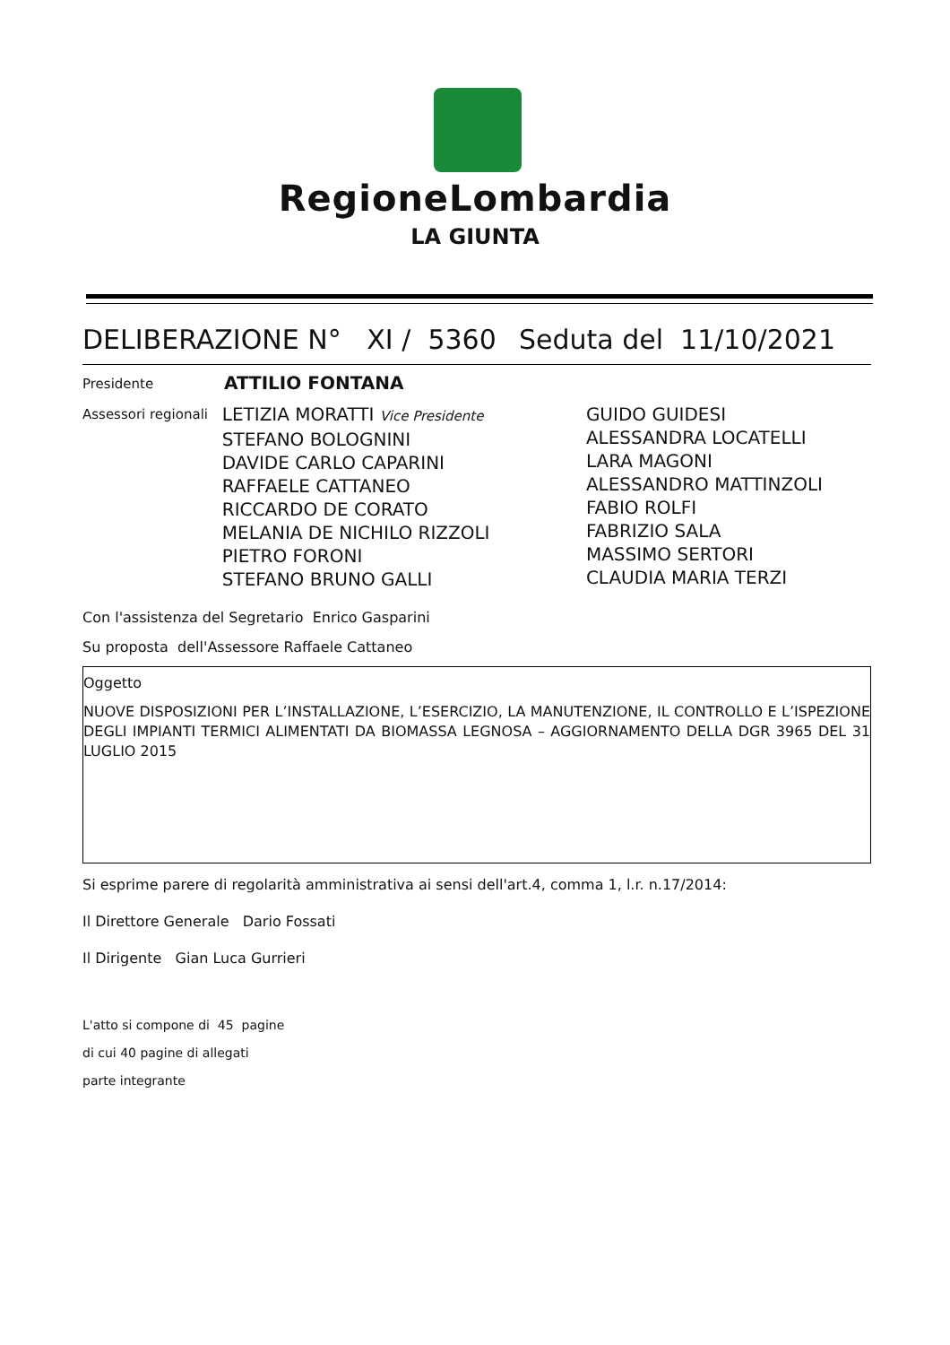RegioneLombardia
LA GIUNTA
DELIBERAZIONE N° XI / 5360 Seduta del 11/10/2021
Presidente
ATTILIO FONTANA
Assessori regionali
LETIZIA MORATTI Vice Presidente
STEFANO BOLOGNINI
DAVIDE CARLO CAPARINI
RAFFAELE CATTANEO
RICCARDO DE CORATO
MELANIA DE NICHILO RIZZOLI
PIETRO FORONI
STEFANO BRUNO GALLI
GUIDO GUIDESI
ALESSANDRA LOCATELLI
LARA MAGONI
ALESSANDRO MATTINZOLI
FABIO ROLFI
FABRIZIO SALA
MASSIMO SERTORI
CLAUDIA MARIA TERZI
Con l'assistenza del Segretario Enrico Gasparini
Su proposta dell'Assessore Raffaele Cattaneo
Oggetto
NUOVE DISPOSIZIONI PER L’INSTALLAZIONE, L’ESERCIZIO, LA MANUTENZIONE, IL CONTROLLO E L’ISPEZIONE DEGLI IMPIANTI TERMICI ALIMENTATI DA BIOMASSA LEGNOSA – AGGIORNAMENTO DELLA DGR 3965 DEL 31 LUGLIO 2015
Si esprime parere di regolarità amministrativa ai sensi dell'art.4, comma 1, l.r. n.17/2014:
Il Direttore Generale Dario Fossati
Il Dirigente Gian Luca Gurrieri
L'atto si compone di 45 pagine
di cui 40 pagine di allegati
parte integrante